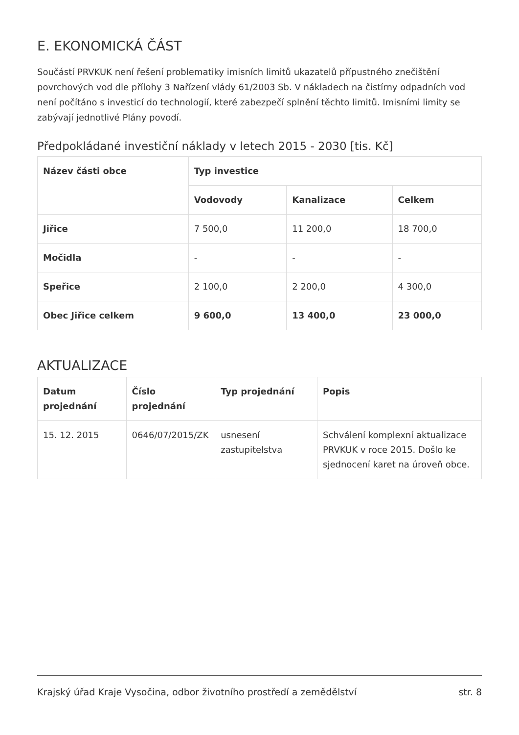E. EKONOMICKÁ ČÁST
Součástí PRVKUK není řešení problematiky imisních limitů ukazatelů přípustného znečištění povrchových vod dle přílohy 3 Nařízení vlády 61/2003 Sb. V nákladech na čistírny odpadních vod není počítáno s investicí do technologií, které zabezpečí splnění těchto limitů. Imisními limity se zabývají jednotlivé Plány povodí.
Předpokládané investiční náklady v letech 2015 - 2030 [tis. Kč]
| Název části obce | Typ investice | | |
| --- | --- | --- | --- |
| | Vodovody | Kanalizace | Celkem |
| Jiřice | 7 500,0 | 11 200,0 | 18 700,0 |
| Močidla | - | - | - |
| Speřice | 2 100,0 | 2 200,0 | 4 300,0 |
| Obec Jiřice celkem | 9 600,0 | 13 400,0 | 23 000,0 |
AKTUALIZACE
| Datum projednání | Číslo projednání | Typ projednání | Popis |
| --- | --- | --- | --- |
| 15. 12. 2015 | 0646/07/2015/ZK | usnesení zastupitelstva | Schválení komplexní aktualizace PRVKUK v roce 2015. Došlo ke sjednocení karet na úroveň obce. |
Krajský úřad Kraje Vysočina, odbor životního prostředí a zemědělství str. 8